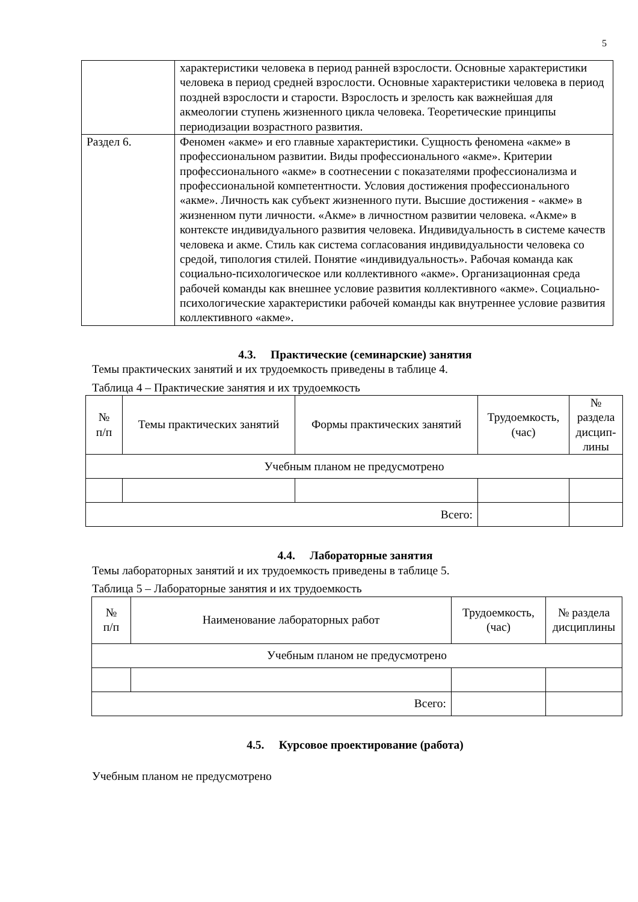5
| | характеристики человека в период ранней взрослости. Основные характеристики человека в период средней взрослости. Основные характеристики человека в период поздней взрослости и старости. Взрослость и зрелость как важнейшая для акмеологии ступень жизненного цикла человека. Теоретические принципы периодизации возрастного развития. |
| Раздел 6. | Феномен «акме» и его главные характеристики. Сущность феномена «акме» в профессиональном развитии. Виды профессионального «акме». Критерии профессионального «акме» в соотнесении с показателями профессионализма и профессиональной компетентности. Условия достижения профессионального «акме». Личность как субъект жизненного пути. Высшие достижения - «акме» в жизненном пути личности. «Акме» в личностном развитии человека. «Акме» в контексте индивидуального развития человека. Индивидуальность в системе качеств человека и акме. Стиль как система согласования индивидуальности человека со средой, типология стилей. Понятие «индивидуальность». Рабочая команда как социально-психологическое или коллективного «акме». Организационная среда рабочей команды как внешнее условие развития коллективного «акме». Социально-психологические характеристики рабочей команды как внутреннее условие развития коллективного «акме». |
4.3. Практические (семинарские) занятия
Темы практических занятий и их трудоемкость приведены в таблице 4.
Таблица 4 – Практические занятия и их трудоемкость
| № п/п | Темы практических занятий | Формы практических занятий | Трудоемкость, (час) | № раздела дисцип- лины |
| --- | --- | --- | --- | --- |
| Учебным планом не предусмотрено | | | | |
| Всего: | | | | |
4.4. Лабораторные занятия
Темы лабораторных занятий и их трудоемкость приведены в таблице 5.
Таблица 5 – Лабораторные занятия и их трудоемкость
| № п/п | Наименование лабораторных работ | Трудоемкость, (час) | № раздела дисциплины |
| --- | --- | --- | --- |
| Учебным планом не предусмотрено | | | |
| Всего: | | | |
4.5. Курсовое проектирование (работа)
Учебным планом не предусмотрено